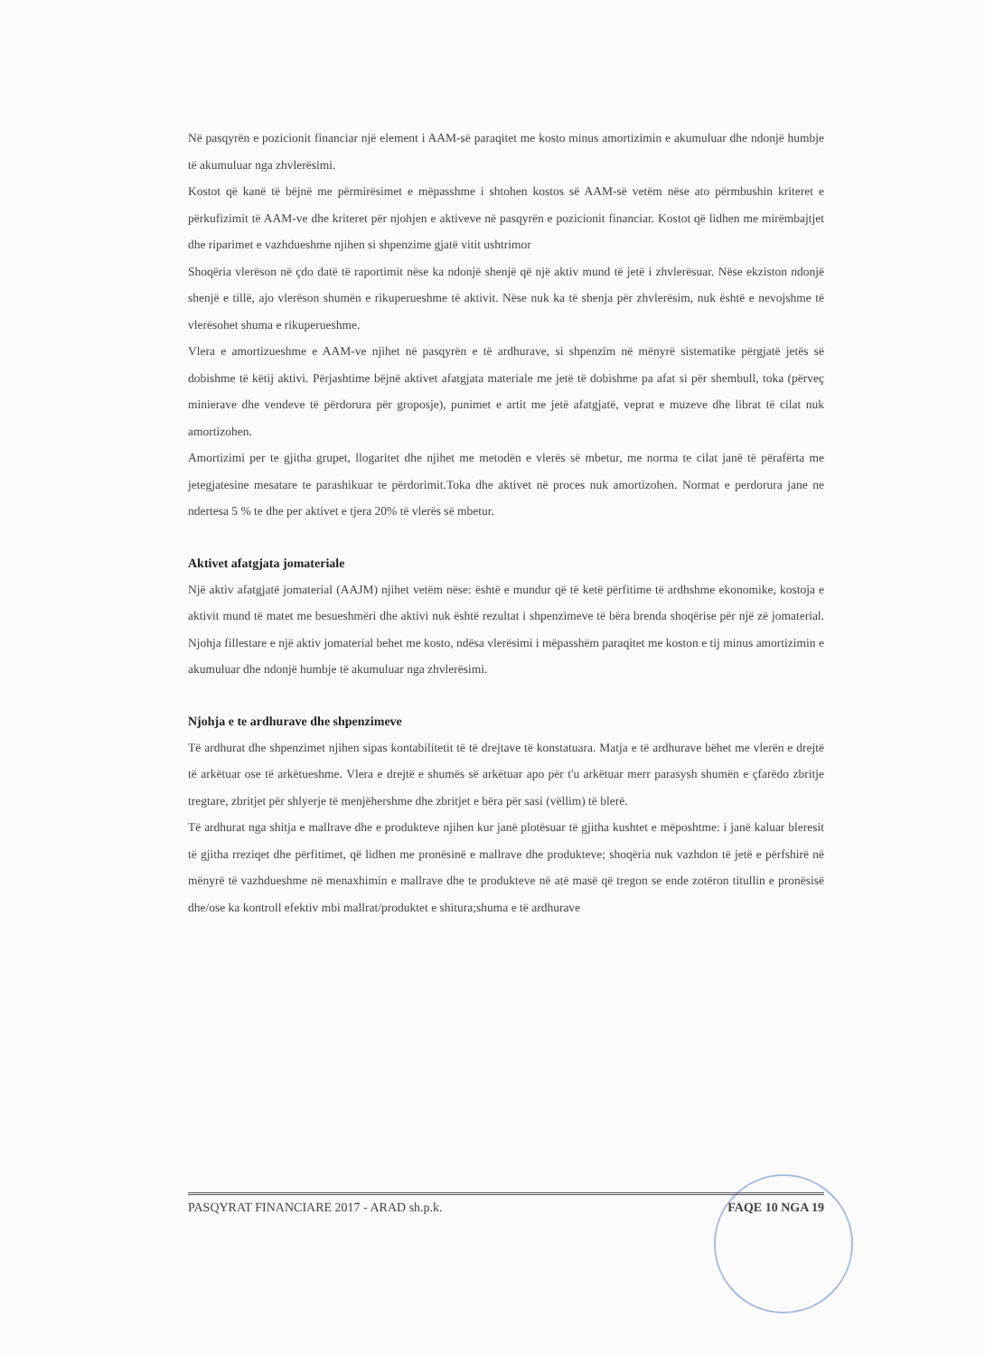Në pasqyrën e pozicionit financiar një element i AAM-së paraqitet me kosto minus amortizimin e akumuluar dhe ndonjë humbje të akumuluar nga zhvlerësimi.
Kostot që kanë të bëjnë me përmirësimet e mëpasshme i shtohen kostos së AAM-së vetëm nëse ato përmbushin kriteret e përkufizimit të AAM-ve dhe kriteret për njohjen e aktiveve në pasqyrën e pozicionit financiar. Kostot që lidhen me mirëmbajtjet dhe riparimet e vazhdueshme njihen si shpenzime gjatë vitit ushtrimor
Shoqëria vlerëson në çdo datë të raportimit nëse ka ndonjë shenjë që një aktiv mund të jetë i zhvlerësuar. Nëse ekziston ndonjë shenjë e tillë, ajo vlerëson shumën e rikuperueshme të aktivit. Nëse nuk ka të shenja për zhvlerësim, nuk është e nevojshme të vlerësohet shuma e rikuperueshme.
Vlera e amortizueshme e AAM-ve njihet në pasqyrën e të ardhurave, si shpenzim në mënyrë sistematike përgjatë jetës së dobishme të këtij aktivi. Përjashtime bëjnë aktivet afatgjata materiale me jetë të dobishme pa afat si për shembull, toka (përveç minierave dhe vendeve të përdorura për groposje), punimet e artit me jetë afatgjatë, veprat e muzeve dhe librat të cilat nuk amortizohen.
Amortizimi per te gjitha grupet, llogaritet dhe njihet me metodën e vlerës së mbetur, me norma te cilat janë të përafërta me jetegjatesine mesatare te parashikuar te përdorimit.Toka dhe aktivet në proces nuk amortizohen. Normat e perdorura jane ne ndertesa 5 % te dhe per aktivet e tjera 20% të vlerës së mbetur.
Aktivet afatgjata jomateriale
Një aktiv afatgjatë jomaterial (AAJM) njihet vetëm nëse: është e mundur që të ketë përfitime të ardhshme ekonomike, kostoja e aktivit mund të matet me besueshmëri dhe aktivi nuk është rezultat i shpenzimeve të bëra brenda shoqërise për një zë jomaterial. Njohja fillestare e një aktiv jomaterial behet me kosto, ndësa vlerësimi i mëpasshëm paraqitet me koston e tij minus amortizimin e akumuluar dhe ndonjë humbje të akumuluar nga zhvlerësimi.
Njohja e te ardhurave dhe shpenzimeve
Të ardhurat dhe shpenzimet njihen sipas kontabilitetit të të drejtave të konstatuara. Matja e të ardhurave bëhet me vlerën e drejtë të arkëtuar ose të arkëtueshme. Vlera e drejtë e shumës së arkëtuar apo për t'u arkëtuar merr parasysh shumën e çfarëdo zbritje tregtare, zbritjet për shlyerje të menjëhershme dhe zbritjet e bëra për sasi (vëllim) të blerë.
Të ardhurat nga shitja e mallrave dhe e produkteve njihen kur janë plotësuar të gjitha kushtet e mëposhtme: i janë kaluar bleresit të gjitha rreziqet dhe përfitimet, që lidhen me pronësinë e mallrave dhe produkteve; shoqëria nuk vazhdon të jetë e përfshirë në mënyrë të vazhdueshme në menaxhimin e mallrave dhe te produkteve në atë masë që tregon se ende zotëron titullin e pronësisë dhe/ose ka kontroll efektiv mbi mallrat/produktet e shitura;shuma e të ardhurave
PASQYRAT FINANCIARE 2017 - ARAD sh.p.k. FAQE 10 NGA 19